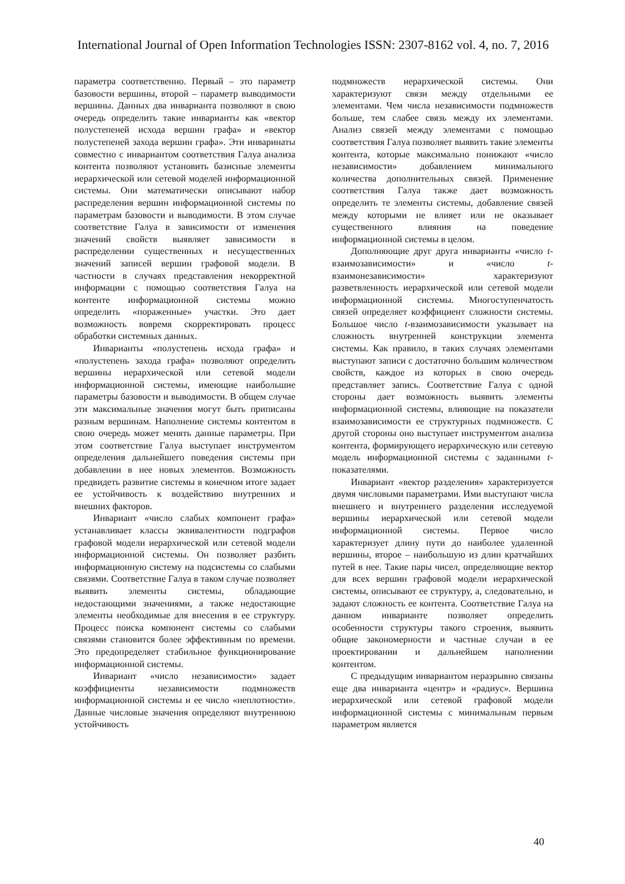International Journal of Open Information Technologies ISSN: 2307-8162 vol. 4, no. 7, 2016
параметра соответственно. Первый – это параметр базовости вершины, второй – параметр выводимости вершины. Данных два инварианта позволяют в свою очередь определить такие инварианты как «вектор полустепеней исхода вершин графа» и «вектор полустепеней захода вершин графа». Эти инваринаты совместно с инвариантом соответствия Галуа анализа контента позволяют установить базисные элементы иерархической или сетевой моделей информационной системы. Они математически описывают набор распределения вершин информационной системы по параметрам базовости и выводимости. В этом случае соответствие Галуа в зависимости от изменения значений свойств выявляет зависимости в распределении существенных и несущественных значений записей вершин графовой модели. В частности в случаях представления некорректной информации с помощью соответствия Галуа на контенте информационной системы можно определить «пораженные» участки. Это дает возможность вовремя скорректировать процесс обработки системных данных.
Инварианты «полустепень исхода графа» и «полустепень захода графа» позволяют определить вершины иерархической или сетевой модели информационной системы, имеющие наибольшие параметры базовости и выводимости. В общем случае эти максимальные значения могут быть приписаны разным вершинам. Наполнение системы контентом в свою очередь может менять данные параметры. При этом соответствие Галуа выступает инструментом определения дальнейшего поведения системы при добавлении в нее новых элементов. Возможность предвидеть развитие системы в конечном итоге задает ее устойчивость к воздействию внутренних и внешних факторов.
Инвариант «число слабых компонент графа» устанавливает классы эквивалентности подграфов графовой модели иерархической или сетевой модели информационной системы. Он позволяет разбить информационную систему на подсистемы со слабыми связями. Соответствие Галуа в таком случае позволяет выявить элементы системы, обладающие недостающими значениями, а также недостающие элементы необходимые для внесения в ее структуру. Процесс поиска компонент системы со слабыми связями становится более эффективным по времени. Это предопределяет стабильное функционирование информационной системы.
Инвариант «число независимости» задает коэффициенты независимости подмножеств информационной системы и ее число «неплотности». Данные числовые значения определяют внутреннюю устойчивость
подмножеств иерархической системы. Они характеризуют связи между отдельными ее элементами. Чем числа независимости подмножеств больше, тем слабее связь между их элементами. Анализ связей между элементами с помощью соответствия Галуа позволяет выявить такие элементы контента, которые максимально понижают «число независимости» добавлением минимального количества дополнительных связей. Применение соответствия Галуа также дает возможность определить те элементы системы, добавление связей между которыми не влияет или не оказывает существенного влияния на поведение информационной системы в целом.
Дополняющие друг друга инварианты «число t-взаимозависимости» и «число t-взаимонезависимости» характеризуют разветвленность иерархической или сетевой модели информационной системы. Многоступенчатость связей определяет коэффициент сложности системы. Большое число t-взаимозависимости указывает на сложность внутренней конструкции элемента системы. Как правило, в таких случаях элементами выступают записи с достаточно большим количеством свойств, каждое из которых в свою очередь представляет запись. Соответствие Галуа с одной стороны дает возможность выявить элементы информационной системы, влияющие на показатели взаимозависимости ее структурных подмножеств. С другой стороны оно выступает инструментом анализа контента, формирующего иерархическую или сетевую модель информационной системы с заданными t-показателями.
Инвариант «вектор разделения» характеризуется двумя числовыми параметрами. Ими выступают числа внешнего и внутреннего разделения исследуемой вершины иерархической или сетевой модели информационной системы. Первое число характеризует длину пути до наиболее удаленной вершины, второе – наибольшую из длин кратчайших путей в нее. Такие пары чисел, определяющие вектор для всех вершин графовой модели иерархической системы, описывают ее структуру, а, следовательно, и задают сложность ее контента. Соответствие Галуа на данном инварианте позволяет определить особенности структуры такого строения, выявить общие закономерности и частные случаи в ее проектировании и дальнейшем наполнении контентом.
С предыдущим инвариантом неразрывно связаны еще два инварианта «центр» и «радиус». Вершина иерархической или сетевой графовой модели информационной системы с минимальным первым параметром является
40